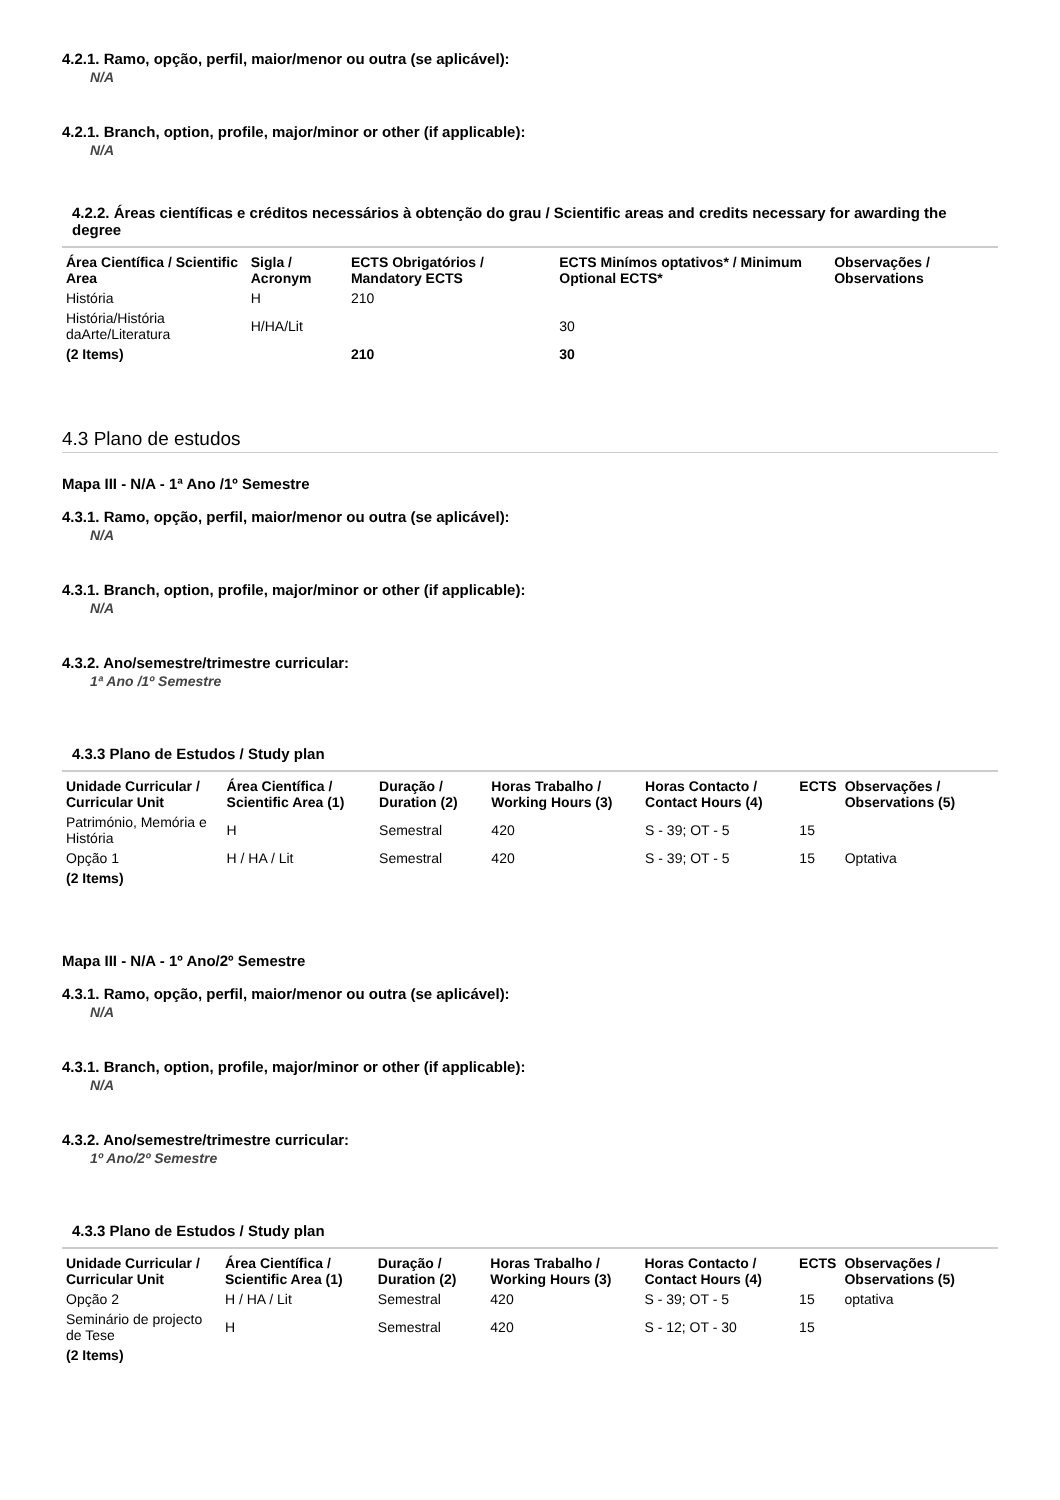4.2.1. Ramo, opção, perfil, maior/menor ou outra (se aplicável):
N/A
4.2.1. Branch, option, profile, major/minor or other (if applicable):
N/A
4.2.2. Áreas científicas e créditos necessários à obtenção do grau / Scientific areas and credits necessary for awarding the degree
| Área Científica / Scientific Area | Sigla / Acronym | ECTS Obrigatórios / Mandatory ECTS | ECTS Minímos optativos* / Minimum Optional ECTS* | Observações / Observations |
| --- | --- | --- | --- | --- |
| História | H | 210 | | |
| História/História daArte/Literatura | H/HA/Lit | | 30 | |
| (2 Items) | | 210 | 30 | |
4.3 Plano de estudos
Mapa III - N/A - 1ª Ano /1º Semestre
4.3.1. Ramo, opção, perfil, maior/menor ou outra (se aplicável):
N/A
4.3.1. Branch, option, profile, major/minor or other (if applicable):
N/A
4.3.2. Ano/semestre/trimestre curricular:
1ª Ano /1º Semestre
4.3.3 Plano de Estudos / Study plan
| Unidade Curricular / Curricular Unit | Área Científica / Scientific Area (1) | Duração / Duration (2) | Horas Trabalho / Working Hours (3) | Horas Contacto / Contact Hours (4) | ECTS | Observações / Observations (5) |
| --- | --- | --- | --- | --- | --- | --- |
| Património, Memória e História | H | Semestral | 420 | S - 39; OT - 5 | 15 | |
| Opção 1 | H / HA / Lit | Semestral | 420 | S - 39; OT - 5 | 15 | Optativa |
| (2 Items) | | | | | | |
Mapa III - N/A - 1º Ano/2º Semestre
4.3.1. Ramo, opção, perfil, maior/menor ou outra (se aplicável):
N/A
4.3.1. Branch, option, profile, major/minor or other (if applicable):
N/A
4.3.2. Ano/semestre/trimestre curricular:
1º Ano/2º Semestre
4.3.3 Plano de Estudos / Study plan
| Unidade Curricular / Curricular Unit | Área Científica / Scientific Area (1) | Duração / Duration (2) | Horas Trabalho / Working Hours (3) | Horas Contacto / Contact Hours (4) | ECTS | Observações / Observations (5) |
| --- | --- | --- | --- | --- | --- | --- |
| Opção 2 | H / HA / Lit | Semestral | 420 | S - 39; OT - 5 | 15 | optativa |
| Seminário de projecto de Tese | H | Semestral | 420 | S - 12; OT - 30 | 15 | |
| (2 Items) | | | | | | |